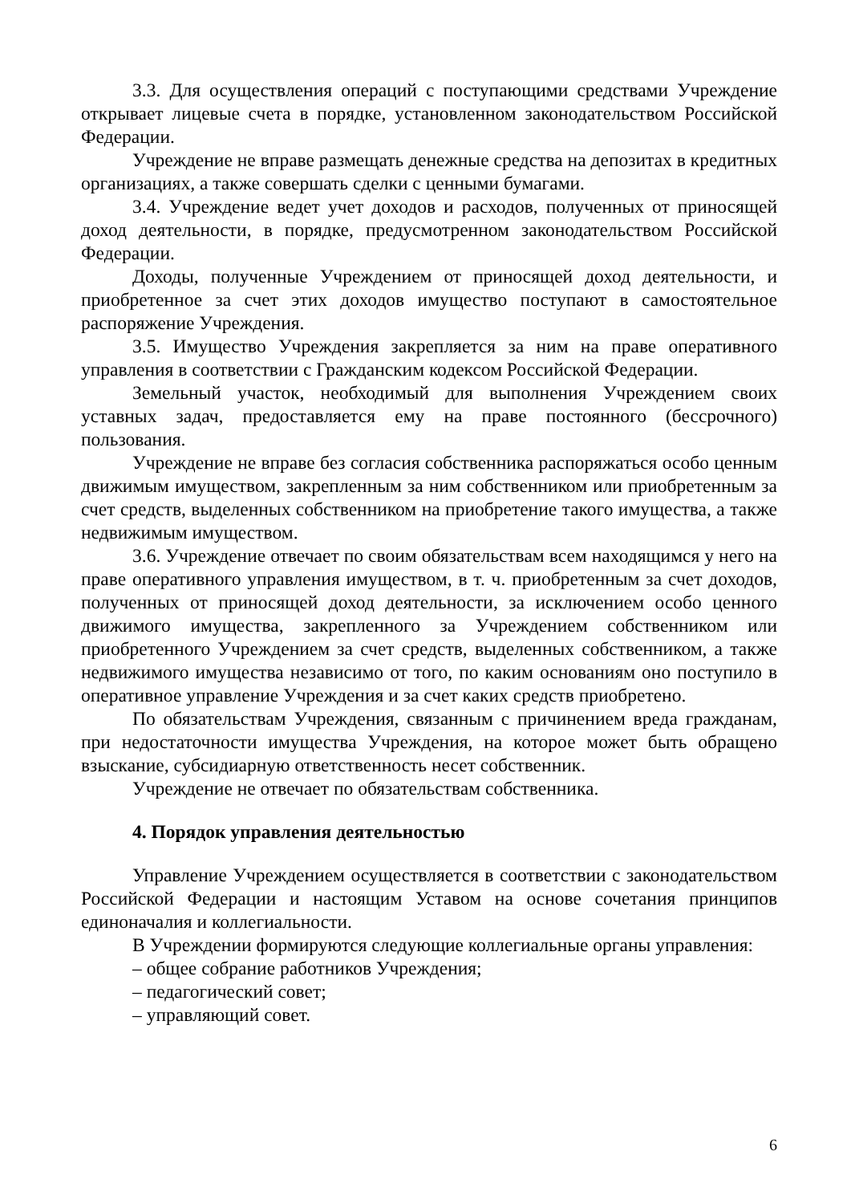3.3. Для осуществления операций с поступающими средствами Учреждение открывает лицевые счета в порядке, установленном законодательством Российской Федерации.
Учреждение не вправе размещать денежные средства на депозитах в кредитных организациях, а также совершать сделки с ценными бумагами.
3.4. Учреждение ведет учет доходов и расходов, полученных от приносящей доход деятельности, в порядке, предусмотренном законодательством Российской Федерации.
Доходы, полученные Учреждением от приносящей доход деятельности, и приобретенное за счет этих доходов имущество поступают в самостоятельное распоряжение Учреждения.
3.5. Имущество Учреждения закрепляется за ним на праве оперативного управления в соответствии с Гражданским кодексом Российской Федерации.
Земельный участок, необходимый для выполнения Учреждением своих уставных задач, предоставляется ему на праве постоянного (бессрочного) пользования.
Учреждение не вправе без согласия собственника распоряжаться особо ценным движимым имуществом, закрепленным за ним собственником или приобретенным за счет средств, выделенных собственником на приобретение такого имущества, а также недвижимым имуществом.
3.6. Учреждение отвечает по своим обязательствам всем находящимся у него на праве оперативного управления имуществом, в т. ч. приобретенным за счет доходов, полученных от приносящей доход деятельности, за исключением особо ценного движимого имущества, закрепленного за Учреждением собственником или приобретенного Учреждением за счет средств, выделенных собственником, а также недвижимого имущества независимо от того, по каким основаниям оно поступило в оперативное управление Учреждения и за счет каких средств приобретено.
По обязательствам Учреждения, связанным с причинением вреда гражданам, при недостаточности имущества Учреждения, на которое может быть обращено взыскание, субсидиарную ответственность несет собственник.
Учреждение не отвечает по обязательствам собственника.
4. Порядок управления деятельностью
Управление Учреждением осуществляется в соответствии с законодательством Российской Федерации и настоящим Уставом на основе сочетания принципов единоначалия и коллегиальности.
В Учреждении формируются следующие коллегиальные органы управления:
– общее собрание работников Учреждения;
– педагогический совет;
– управляющий совет.
6